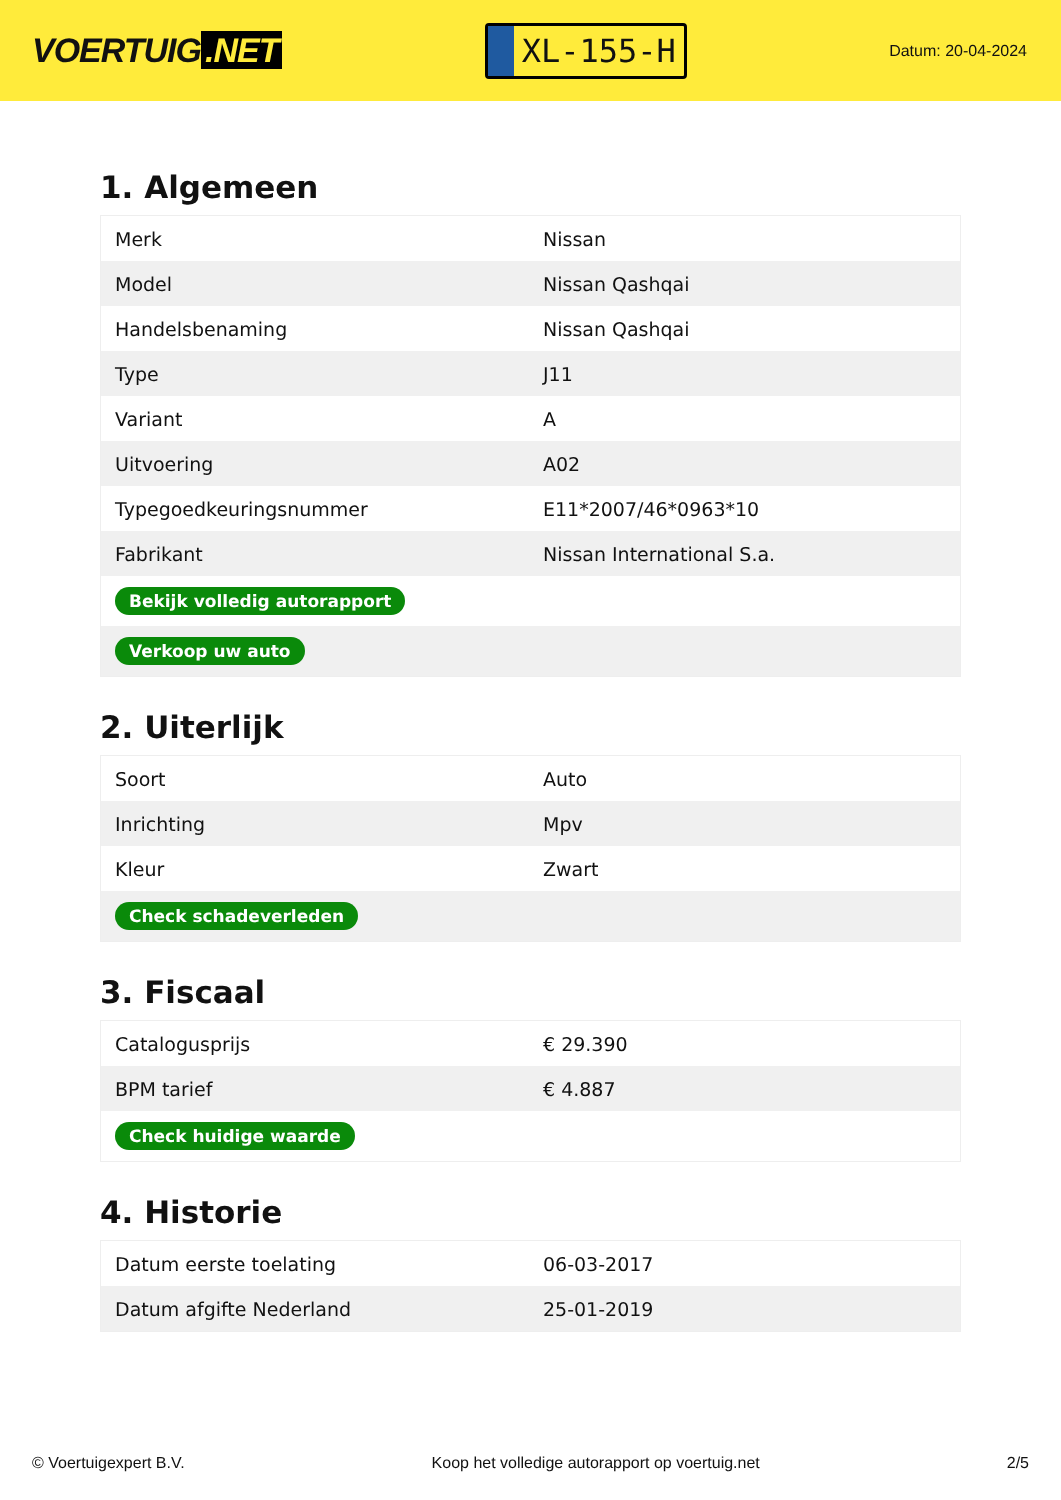VOERTUIG.NET
XL-155-H
Datum: 20-04-2024
1. Algemeen
| Merk | Nissan |
| Model | Nissan Qashqai |
| Handelsbenaming | Nissan Qashqai |
| Type | J11 |
| Variant | A |
| Uitvoering | A02 |
| Typegoedkeuringsnummer | E11*2007/46*0963*10 |
| Fabrikant | Nissan International S.a. |
| Bekijk volledig autorapport | |
| Verkoop uw auto | |
2. Uiterlijk
| Soort | Auto |
| Inrichting | Mpv |
| Kleur | Zwart |
| Check schadeverleden | |
3. Fiscaal
| Catalogusprijs | € 29.390 |
| BPM tarief | € 4.887 |
| Check huidige waarde | |
4. Historie
| Datum eerste toelating | 06-03-2017 |
| Datum afgifte Nederland | 25-01-2019 |
© Voertuigexpert B.V. Koop het volledige autorapport op voertuig.net 2/5